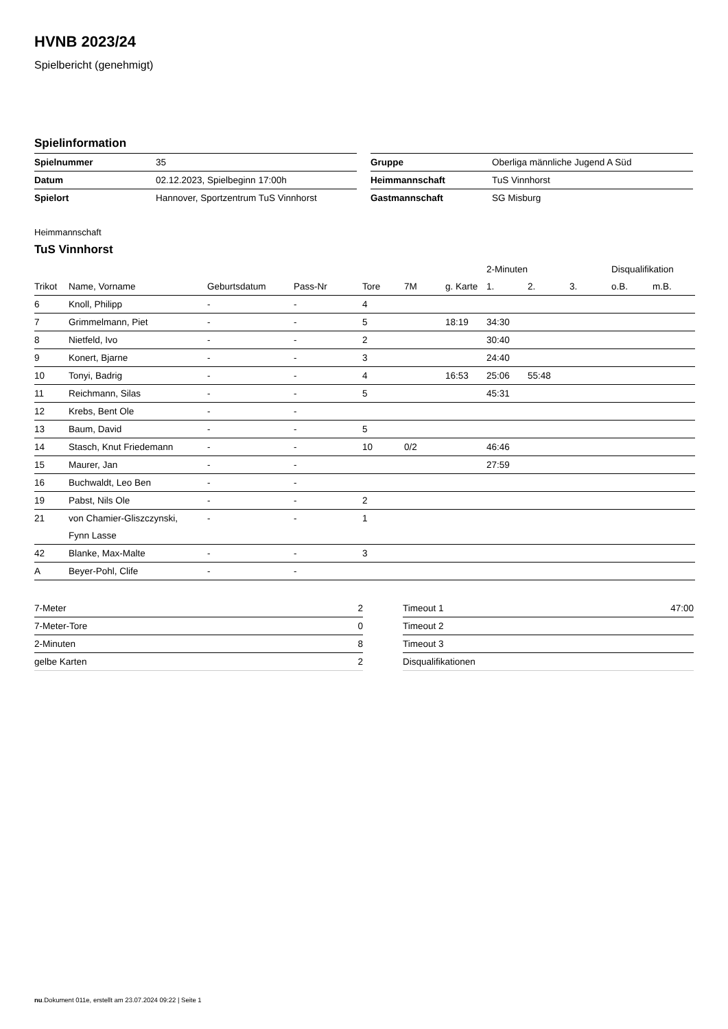HVNB 2023/24
Spielbericht (genehmigt)
Spielinformation
| Spielnummer | 35 |
| Datum | 02.12.2023, Spielbeginn 17:00h |
| Spielort | Hannover, Sportzentrum TuS Vinnhorst |
| Gruppe | Oberliga männliche Jugend A Süd |
| Heimmannschaft | TuS Vinnhorst |
| Gastmannschaft | SG Misburg |
Heimmannschaft
TuS Vinnhorst
| | | | | | | | 2-Minuten | | | Disqualifikation | |
| --- | --- | --- | --- | --- | --- | --- | --- | --- | --- | --- | --- |
| Trikot | Name, Vorname | Geburtsdatum | Pass-Nr | Tore | 7M | g. Karte | 1. | 2. | 3. | o.B. | m.B. |
| 6 | Knoll, Philipp | - | - | 4 | | | | | | | |
| 7 | Grimmelmann, Piet | - | - | 5 | | 18:19 | 34:30 | | | | |
| 8 | Nietfeld, Ivo | - | - | 2 | | | 30:40 | | | | |
| 9 | Konert, Bjarne | - | - | 3 | | | 24:40 | | | | |
| 10 | Tonyi, Badrig | - | - | 4 | | 16:53 | 25:06 | 55:48 | | | |
| 11 | Reichmann, Silas | - | - | 5 | | | 45:31 | | | | |
| 12 | Krebs, Bent Ole | - | - | | | | | | | | |
| 13 | Baum, David | - | - | 5 | | | | | | | |
| 14 | Stasch, Knut Friedemann | - | - | 10 | 0/2 | | 46:46 | | | | |
| 15 | Maurer, Jan | - | - | | | | 27:59 | | | | |
| 16 | Buchwaldt, Leo Ben | - | - | | | | | | | | |
| 19 | Pabst, Nils Ole | - | - | 2 | | | | | | | |
| 21 | von Chamier-Gliszczynski, Fynn Lasse | - | - | 1 | | | | | | | |
| 42 | Blanke, Max-Malte | - | - | 3 | | | | | | | |
| A | Beyer-Pohl, Clife | - | - | | | | | | | | |
| 7-Meter | 2 |
| 7-Meter-Tore | 0 |
| 2-Minuten | 8 |
| gelbe Karten | 2 |
| Timeout 1 | 47:00 |
| Timeout 2 | |
| Timeout 3 | |
| Disqualifikationen | |
nu.Dokument 011e, erstellt am 23.07.2024 09:22 | Seite 1